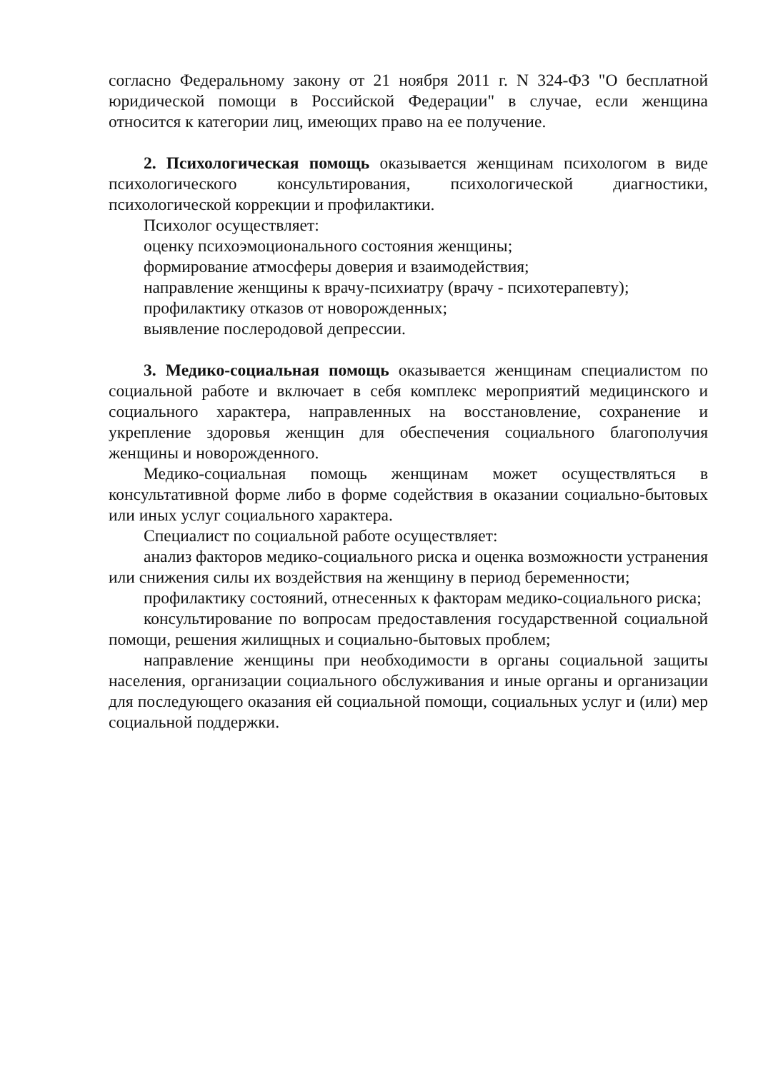согласно Федеральному закону от 21 ноября 2011 г. N 324-ФЗ "О бесплатной юридической помощи в Российской Федерации" в случае, если женщина относится к категории лиц, имеющих право на ее получение.
2. Психологическая помощь оказывается женщинам психологом в виде психологического консультирования, психологической диагностики, психологической коррекции и профилактики.
Психолог осуществляет:
оценку психоэмоционального состояния женщины;
формирование атмосферы доверия и взаимодействия;
направление женщины к врачу-психиатру (врачу - психотерапевту);
профилактику отказов от новорожденных;
выявление послеродовой депрессии.
3. Медико-социальная помощь оказывается женщинам специалистом по социальной работе и включает в себя комплекс мероприятий медицинского и социального характера, направленных на восстановление, сохранение и укрепление здоровья женщин для обеспечения социального благополучия женщины и новорожденного.
Медико-социальная помощь женщинам может осуществляться в консультативной форме либо в форме содействия в оказании социально-бытовых или иных услуг социального характера.
Специалист по социальной работе осуществляет:
анализ факторов медико-социального риска и оценка возможности устранения или снижения силы их воздействия на женщину в период беременности;
профилактику состояний, отнесенных к факторам медико-социального риска;
консультирование по вопросам предоставления государственной социальной помощи, решения жилищных и социально-бытовых проблем;
направление женщины при необходимости в органы социальной защиты населения, организации социального обслуживания и иные органы и организации для последующего оказания ей социальной помощи, социальных услуг и (или) мер социальной поддержки.